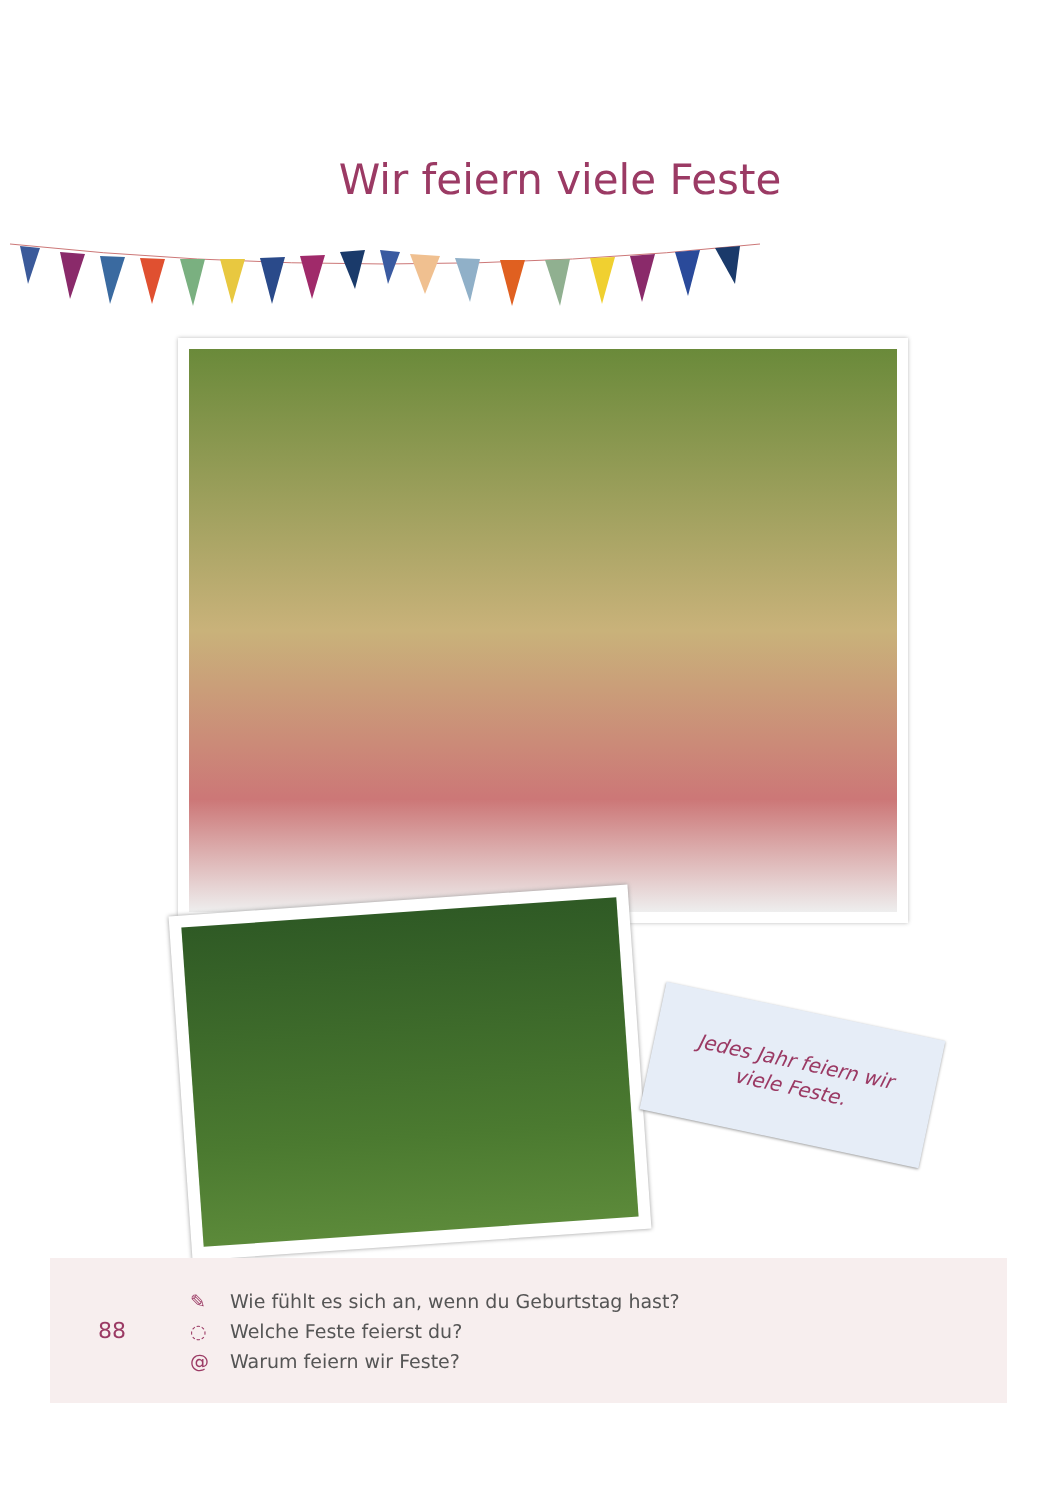Wir feiern viele Feste
Jedes Jahr feiern wir
viele Feste.
88
✎ Wie fühlt es sich an, wenn du Geburtstag hast?
◌ Welche Feste feierst du?
@ Warum feiern wir Feste?